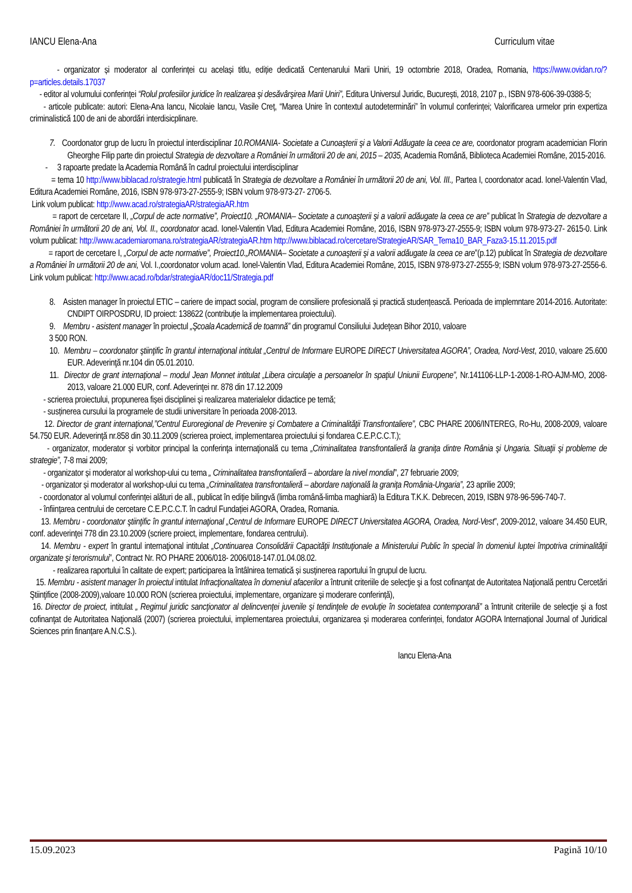IANCU Elena-Ana Curriculum vitae
- organizator și moderator al conferinței cu același titlu, ediție dedicată Centenarului Marii Uniri, 19 octombrie 2018, Oradea, Romania, https://www.ovidan.ro/?p=articles.details.17037
- editor al volumului conferinței “Rolul profesiilor juridice în realizarea şi desăvârşirea Marii Uniri”, Editura Universul Juridic, București, 2018, 2107 p., ISBN 978-606-39-0388-5;
- articole publicate: autori: Elena-Ana Iancu, Nicolaie Iancu, Vasile Creț, “Marea Unire în contextul autodeterminări” în volumul conferinței; Valorificarea urmelor prin expertiza criminalistică 100 de ani de abordări interdisicplinare.
7. Coordonator grup de lucru în proiectul interdisciplinar 10.ROMANIA- Societate a Cunoaşterii şi a Valorii Adăugate la ceea ce are, coordonator program academician Florin Gheorghe Filip parte din proiectul Strategia de dezvoltare a României în următorii 20 de ani, 2015 – 2035, Academia Română, Biblioteca Academiei Române, 2015-2016.
- 3 rapoarte predate la Academia Română în cadrul proiectului interdisciplinar
= tema 10 http://www.biblacad.ro/strategie.html publicată în Strategia de dezvoltare a României în următorii 20 de ani, Vol. III., Partea I, coordonator acad. Ionel-Valentin Vlad, Editura Academiei Române, 2016, ISBN 978-973-27-2555-9; ISBN volum 978-973-27- 2706-5.
Link volum publicat: http://www.acad.ro/strategiaAR/strategiaAR.htm
= raport de cercetare II, „Corpul de acte normative”, Proiect10. „ROMANIA– Societate a cunoaşterii şi a valorii adăugate la ceea ce are” publicat în Strategia de dezvoltare a României în următorii 20 de ani, Vol. II., coordonator acad. Ionel-Valentin Vlad, Editura Academiei Române, 2016, ISBN 978-973-27-2555-9; ISBN volum 978-973-27- 2615-0. Link volum publicat: http://www.academiaromana.ro/strategiaAR/strategiaAR.htm http://www.biblacad.ro/cercetare/StrategieAR/SAR_Tema10_BAR_Faza3-15.11.2015.pdf
= raport de cercetare I, „Corpul de acte normative”, Proiect10.„ROMANIA– Societate a cunoaşterii şi a valorii adăugate la ceea ce are”(p.12) publicat în Strategia de dezvoltare a României în următorii 20 de ani, Vol. I.,coordonator volum acad. Ionel-Valentin Vlad, Editura Academiei Române, 2015, ISBN 978-973-27-2555-9; ISBN volum 978-973-27-2556-6. Link volum publicat: http://www.acad.ro/bdar/strategiaAR/doc11/Strategia.pdf
8. Asisten manager în proiectul ETIC – cariere de impact social, program de consiliere profesională și practică studențească. Perioada de implemntare 2014-2016. Autoritate: CNDIPT OIRPOSDRU, ID proiect: 138622 (contribuție la implementarea proiectului).
9. Membru - asistent manager în proiectul „Şcoala Academică de toamnă” din programul Consiliului Judeţean Bihor 2010, valoare
3 500 RON.
10. Membru – coordonator ştiinţific în grantul internaţional intitulat „Centrul de Informare EUROPE DIRECT Universitatea AGORA”, Oradea, Nord-Vest, 2010, valoare 25.600 EUR. Adeverinţă nr.104 din 05.01.2010.
11. Director de grant internaţional – modul Jean Monnet intitulat „Libera circulaţie a persoanelor în spaţiul Uniunii Europene”, Nr.141106-LLP-1-2008-1-RO-AJM-MO, 2008-2013, valoare 21.000 EUR, conf. Adeverinţei nr. 878 din 17.12.2009
- scrierea proiectului, propunerea fișei disciplinei și realizarea materialelor didactice pe temă;
- susținerea cursului la programele de studii universitare în perioada 2008-2013.
12. Director de grant internaţional,”Centrul Euroregional de Prevenire şi Combatere a Criminalităţii Transfrontaliere”, CBC PHARE 2006/INTEREG, Ro-Hu, 2008-2009, valoare 54.750 EUR. Adeverinţă nr.858 din 30.11.2009 (scrierea proiect, implementarea proiectului și fondarea C.E.P.C.C.T.);
- organizator, moderator și vorbitor principal la conferinţa internaţională cu tema „Criminalitatea transfrontalieră la graniţa dintre România şi Ungaria. Situaţii şi probleme de strategie”, 7-8 mai 2009;
- organizator și moderator al workshop-ului cu tema „ Criminalitatea transfrontalieră – abordare la nivel mondial”, 27 februarie 2009;
- organizator și moderator al workshop-ului cu tema „Criminalitatea transfrontalieră – abordare naţională la graniţa România-Ungaria”, 23 aprilie 2009;
- coordonator al volumul conferinței alături de all., publicat în ediție bilingvă (limba română-limba maghiară) la Editura T.K.K. Debrecen, 2019, ISBN 978-96-596-740-7.
- înființarea centrului de cercetare C.E.P.C.C.T. în cadrul Fundației AGORA, Oradea, Romania.
13. Membru - coordonator ştiinţific în grantul internaţional „Centrul de Informare EUROPE DIRECT Universitatea AGORA, Oradea, Nord-Vest”, 2009-2012, valoare 34.450 EUR, conf. adeverinţei 778 din 23.10.2009 (scriere proiect, implementare, fondarea centrului).
14. Membru - expert în grantul internaţional intitulat „Continuarea Consolidării Capacităţii Instituţionale a Ministerului Public în special în domeniul luptei împotriva criminalităţii organizate şi terorismului”, Contract Nr. RO PHARE 2006/018- 2006/018-147.01.04.08.02.
- realizarea raportului în calitate de expert; participarea la întâlnirea tematică și susținerea raportului în grupul de lucru.
15. Membru - asistent manager în proiectul intitulat Infracţionalitatea în domeniul afacerilor a întrunit criteriile de selecţie şi a fost cofinanţat de Autoritatea Naţională pentru Cercetări Ştiinţifice (2008-2009),valoare 10.000 RON (scrierea proiectului, implementare, organizare și moderare conferință),
16. Director de proiect, intitulat „ Regimul juridic sancţionator al delincvenţei juvenile şi tendinţele de evoluţie în societatea contemporană” a întrunit criteriile de selecţie şi a fost cofinanţat de Autoritatea Naţională (2007) (scrierea proiectului, implementarea proiectului, organizarea și moderarea conferinței, fondator AGORA Internațional Journal of Juridical Sciences prin finanțare A.N.C.S.).
Iancu Elena-Ana
15.09.2023 Pagină 10/10